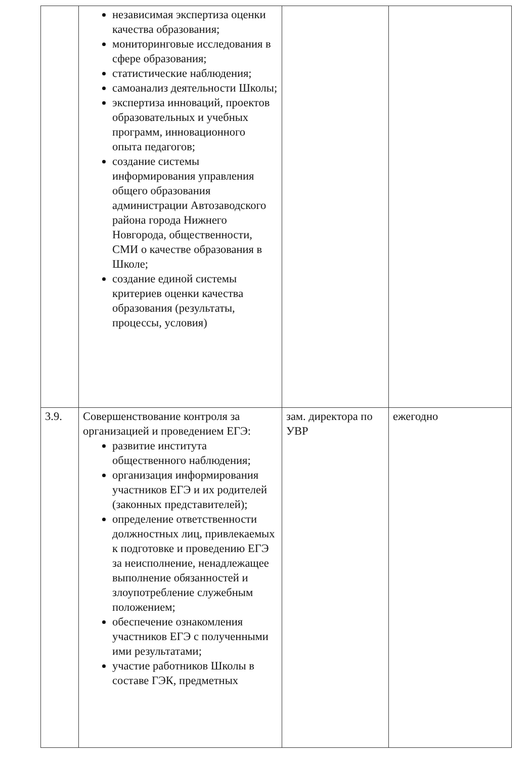| | независимая экспертиза оценки качества образования; мониторинговые исследования в сфере образования; статистические наблюдения; самоанализ деятельности Школы; экспертиза инноваций, проектов образовательных и учебных программ, инновационного опыта педагогов; создание системы информирования управления общего образования администрации Автозаводского района города Нижнего Новгорода, общественности, СМИ о качестве образования в Школе; создание единой системы критериев оценки качества образования (результаты, процессы, условия) | | |
| 3.9. | Совершенствование контроля за организацией и проведением ЕГЭ: развитие института общественного наблюдения; организация информирования участников ЕГЭ и их родителей (законных представителей); определение ответственности должностных лиц, привлекаемых к подготовке и проведению ЕГЭ за неисполнение, ненадлежащее выполнение обязанностей и злоупотребление служебным положением; обеспечение ознакомления участников ЕГЭ с полученными ими результатами; участие работников Школы в составе ГЭК, предметных | зам. директора по УВР | ежегодно |